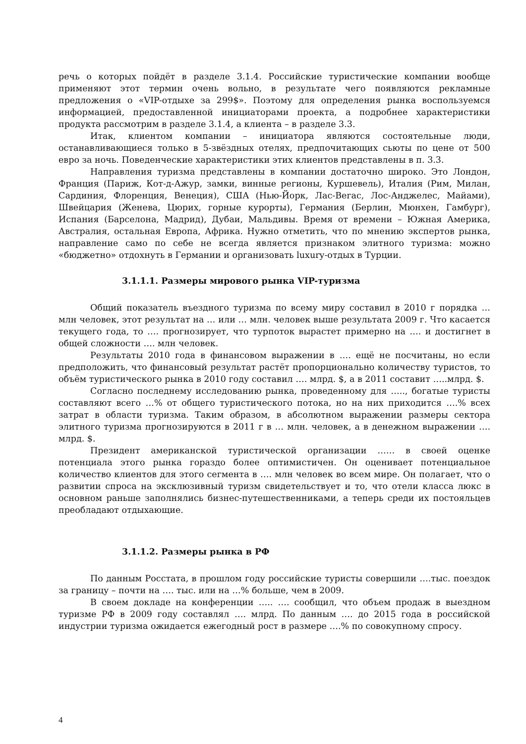речь о которых пойдёт в разделе 3.1.4. Российские туристические компании вообще применяют этот термин очень вольно, в результате чего появляются рекламные предложения о «VIP-отдыхе за 299$». Поэтому для определения рынка воспользуемся информацией, предоставленной инициаторами проекта, а подробнее характеристики продукта рассмотрим в разделе 3.1.4, а клиента – в разделе 3.3.
Итак, клиентом компании – инициатора являются состоятельные люди, останавливающиеся только в 5-звёздных отелях, предпочитающих сьюты по цене от 500 евро за ночь. Поведенческие характеристики этих клиентов представлены в п. 3.3.
Направления туризма представлены в компании достаточно широко. Это Лондон, Франция (Париж, Кот-д-Ажур, замки, винные регионы, Куршевель), Италия (Рим, Милан, Сардиния, Флоренция, Венеция), США (Нью-Йорк, Лас-Вегас, Лос-Анджелес, Майами), Швейцария (Женева, Цюрих, горные курорты), Германия (Берлин, Мюнхен, Гамбург), Испания (Барселона, Мадрид), Дубаи, Мальдивы. Время от времени – Южная Америка, Австралия, остальная Европа, Африка. Нужно отметить, что по мнению экспертов рынка, направление само по себе не всегда является признаком элитного туризма: можно «бюджетно» отдохнуть в Германии и организовать luxury-отдых в Турции.
3.1.1.1. Размеры мирового рынка VIP-туризма
Общий показатель въездного туризма по всему миру составил в 2010 г порядка … млн человек, этот результат на … или … млн. человек выше результата 2009 г. Что касается текущего года, то …. прогнозирует, что турпоток вырастет примерно на …. и достигнет в общей сложности …. млн человек.
Результаты 2010 года в финансовом выражении в …. ещё не посчитаны, но если предположить, что финансовый результат растёт пропорционально количеству туристов, то объём туристического рынка в 2010 году составил …. млрд. $, а в 2011 составит …..млрд. $.
Согласно последнему исследованию рынка, проведенному для ….., богатые туристы составляют всего …% от общего туристического потока, но на них приходится ….% всех затрат в области туризма. Таким образом, в абсолютном выражении размеры сектора элитного туризма прогнозируются в 2011 г в … млн. человек, а в денежном выражении …. млрд. $.
Президент американской туристической организации …… в своей оценке потенциала этого рынка гораздо более оптимистичен. Он оценивает потенциальное количество клиентов для этого сегмента в …. млн человек во всем мире. Он полагает, что о развитии спроса на эксклюзивный туризм свидетельствует и то, что отели класса люкс в основном раньше заполнялись бизнес-путешественниками, а теперь среди их постояльцев преобладают отдыхающие.
3.1.1.2. Размеры рынка в РФ
По данным Росстата, в прошлом году российские туристы совершили ….тыс. поездок за границу – почти на …. тыс. или на …% больше, чем в 2009.
В своем докладе на конференции ….. …. сообщил, что объем продаж в выездном туризме РФ в 2009 году составлял …. млрд. По данным …. до 2015 года в российской индустрии туризма ожидается ежегодный рост в размере ….% по совокупному спросу.
4